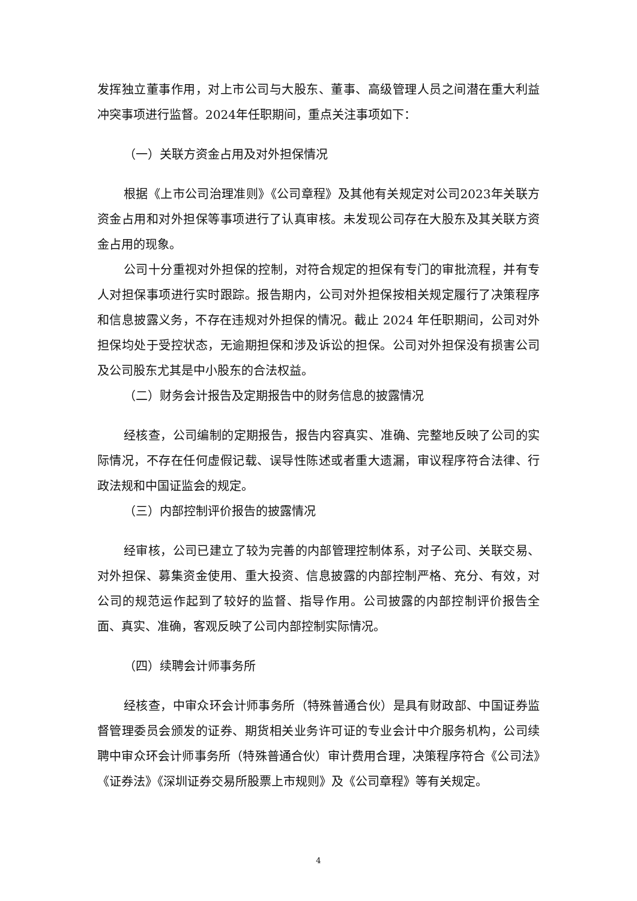发挥独立董事作用，对上市公司与大股东、董事、高级管理人员之间潜在重大利益冲突事项进行监督。2024年任职期间，重点关注事项如下：
（一）关联方资金占用及对外担保情况
根据《上市公司治理准则》《公司章程》及其他有关规定对公司2023年关联方资金占用和对外担保等事项进行了认真审核。未发现公司存在大股东及其关联方资金占用的现象。
公司十分重视对外担保的控制，对符合规定的担保有专门的审批流程，并有专人对担保事项进行实时跟踪。报告期内，公司对外担保按相关规定履行了决策程序和信息披露义务，不存在违规对外担保的情况。截止 2024 年任职期间，公司对外担保均处于受控状态，无逾期担保和涉及诉讼的担保。公司对外担保没有损害公司及公司股东尤其是中小股东的合法权益。
（二）财务会计报告及定期报告中的财务信息的披露情况
经核查，公司编制的定期报告，报告内容真实、准确、完整地反映了公司的实际情况，不存在任何虚假记载、误导性陈述或者重大遗漏，审议程序符合法律、行政法规和中国证监会的规定。
（三）内部控制评价报告的披露情况
经审核，公司已建立了较为完善的内部管理控制体系，对子公司、关联交易、对外担保、募集资金使用、重大投资、信息披露的内部控制严格、充分、有效，对公司的规范运作起到了较好的监督、指导作用。公司披露的内部控制评价报告全面、真实、准确，客观反映了公司内部控制实际情况。
（四）续聘会计师事务所
经核查，中审众环会计师事务所（特殊普通合伙）是具有财政部、中国证券监督管理委员会颁发的证券、期货相关业务许可证的专业会计中介服务机构，公司续聘中审众环会计师事务所（特殊普通合伙）审计费用合理，决策程序符合《公司法》《证券法》《深圳证券交易所股票上市规则》及《公司章程》等有关规定。
4